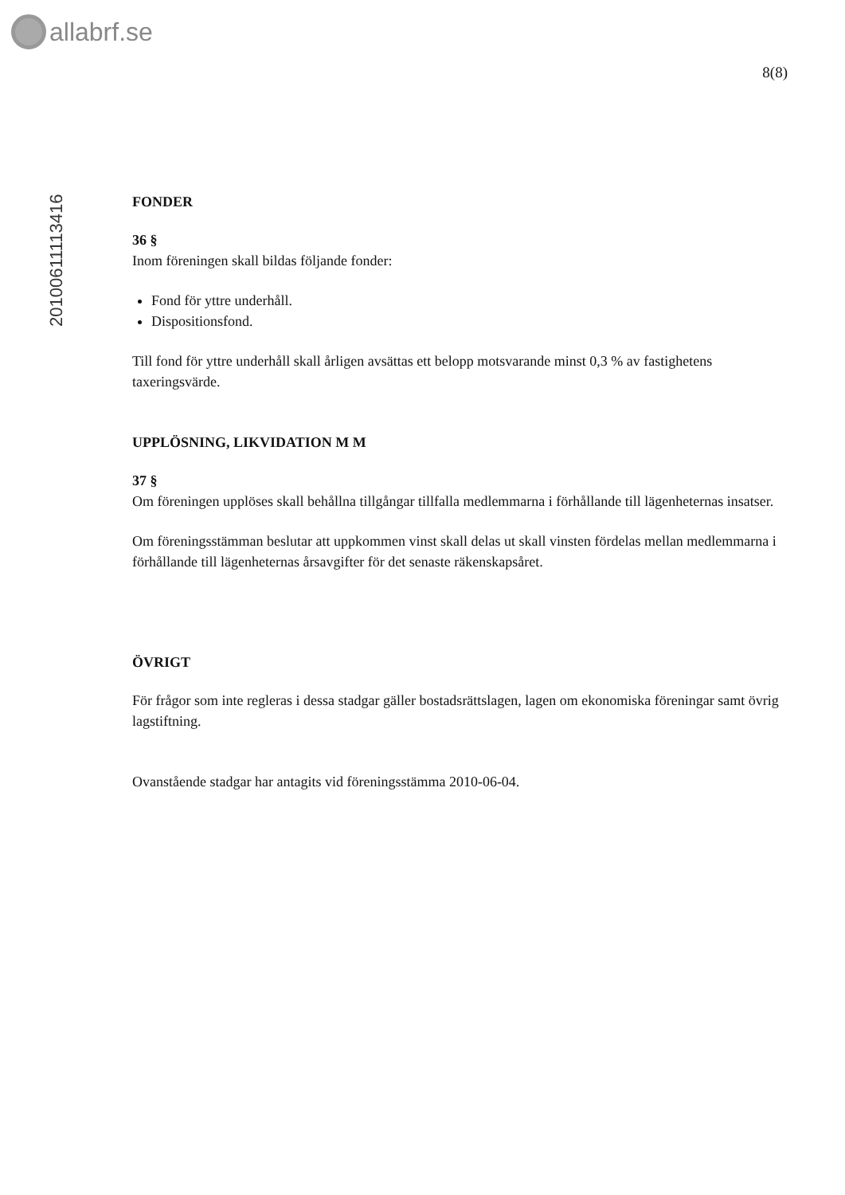allabrf.se
8(8)
20100611113416
FONDER
36 §
Inom föreningen skall bildas följande fonder:
Fond för yttre underhåll.
Dispositionsfond.
Till fond för yttre underhåll skall årligen avsättas ett belopp motsvarande minst 0,3 % av fastighetens taxeringsvärde.
UPPLÖSNING, LIKVIDATION M M
37 §
Om föreningen upplöses skall behållna tillgångar tillfalla medlemmarna i förhållande till lägenheternas insatser.
Om föreningsstämman beslutar att uppkommen vinst skall delas ut skall vinsten fördelas mellan medlemmarna i förhållande till lägenheternas årsavgifter för det senaste räkenskapsåret.
ÖVRIGT
För frågor som inte regleras i dessa stadgar gäller bostadsrättslagen, lagen om ekonomiska föreningar samt övrig lagstiftning.
Ovanstående stadgar har antagits vid föreningsstämma 2010-06-04.